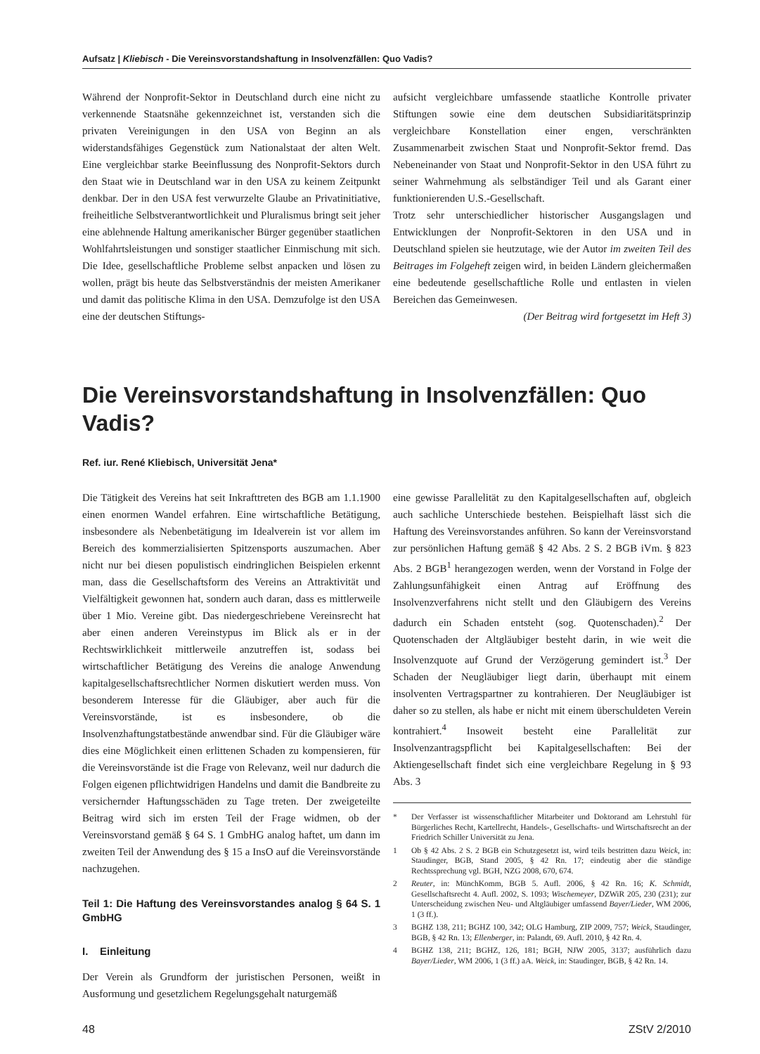Aufsatz | Kliebisch - Die Vereinsvorstandshaftung in Insolvenzfällen: Quo Vadis?
Während der Nonprofit-Sektor in Deutschland durch eine nicht zu verkennende Staatsnähe gekennzeichnet ist, verstanden sich die privaten Vereinigungen in den USA von Beginn an als widerstandsfähiges Gegenstück zum Nationalstaat der alten Welt. Eine vergleichbar starke Beeinflussung des Nonprofit-Sektors durch den Staat wie in Deutschland war in den USA zu keinem Zeitpunkt denkbar. Der in den USA fest verwurzelte Glaube an Privatinitiative, freiheitliche Selbstverantwortlichkeit und Pluralismus bringt seit jeher eine ablehnende Haltung amerikanischer Bürger gegenüber staatlichen Wohlfahrtsleistungen und sonstiger staatlicher Einmischung mit sich. Die Idee, gesellschaftliche Probleme selbst anpacken und lösen zu wollen, prägt bis heute das Selbstverständnis der meisten Amerikaner und damit das politische Klima in den USA. Demzufolge ist den USA eine der deutschen Stiftungs-
aufsicht vergleichbare umfassende staatliche Kontrolle privater Stiftungen sowie eine dem deutschen Subsidiaritätsprinzip vergleichbare Konstellation einer engen, verschränkten Zusammenarbeit zwischen Staat und Nonprofit-Sektor fremd. Das Nebeneinander von Staat und Nonprofit-Sektor in den USA führt zu seiner Wahrnehmung als selbständiger Teil und als Garant einer funktionierenden U.S.-Gesellschaft.
Trotz sehr unterschiedlicher historischer Ausgangslagen und Entwicklungen der Nonprofit-Sektoren in den USA und in Deutschland spielen sie heutzutage, wie der Autor im zweiten Teil des Beitrages im Folgeheft zeigen wird, in beiden Ländern gleichermaßen eine bedeutende gesellschaftliche Rolle und entlasten in vielen Bereichen das Gemeinwesen.
(Der Beitrag wird fortgesetzt im Heft 3)
Die Vereinsvorstandshaftung in Insolvenzfällen: Quo Vadis?
Ref. iur. René Kliebisch, Universität Jena*
Die Tätigkeit des Vereins hat seit Inkrafttreten des BGB am 1.1.1900 einen enormen Wandel erfahren. Eine wirtschaftliche Betätigung, insbesondere als Nebenbetätigung im Idealverein ist vor allem im Bereich des kommerzialisierten Spitzensports auszumachen. Aber nicht nur bei diesen populistisch eindringlichen Beispielen erkennt man, dass die Gesellschaftsform des Vereins an Attraktivität und Vielfältigkeit gewonnen hat, sondern auch daran, dass es mittlerweile über 1 Mio. Vereine gibt. Das niedergeschriebene Vereinsrecht hat aber einen anderen Vereinstypus im Blick als er in der Rechtswirklichkeit mittlerweile anzutreffen ist, sodass bei wirtschaftlicher Betätigung des Vereins die analoge Anwendung kapitalgesellschaftsrechtlicher Normen diskutiert werden muss. Von besonderem Interesse für die Gläubiger, aber auch für die Vereinsvorstände, ist es insbesondere, ob die Insolvenzhaftungstatbestände anwendbar sind. Für die Gläubiger wäre dies eine Möglichkeit einen erlittenen Schaden zu kompensieren, für die Vereinsvorstände ist die Frage von Relevanz, weil nur dadurch die Folgen eigenen pflichtwidrigen Handelns und damit die Bandbreite zu versichernder Haftungsschäden zu Tage treten. Der zweigeteilte Beitrag wird sich im ersten Teil der Frage widmen, ob der Vereinsvorstand gemäß § 64 S. 1 GmbHG analog haftet, um dann im zweiten Teil der Anwendung des § 15 a InsO auf die Vereinsvorstände nachzugehen.
Teil 1: Die Haftung des Vereinsvorstandes analog § 64 S. 1 GmbHG
I. Einleitung
Der Verein als Grundform der juristischen Personen, weißt in Ausformung und gesetzlichem Regelungsgehalt naturgemäß
eine gewisse Parallelität zu den Kapitalgesellschaften auf, obgleich auch sachliche Unterschiede bestehen. Beispielhaft lässt sich die Haftung des Vereinsvorstandes anführen. So kann der Vereinsvorstand zur persönlichen Haftung gemäß § 42 Abs. 2 S. 2 BGB iVm. § 823 Abs. 2 BGB<sup>1</sup> herangezogen werden, wenn der Vorstand in Folge der Zahlungsunfähigkeit einen Antrag auf Eröffnung des Insolvenzverfahrens nicht stellt und den Gläubigern des Vereins dadurch ein Schaden entsteht (sog. Quotenschaden).<sup>2</sup> Der Quotenschaden der Altgläubiger besteht darin, in wie weit die Insolvenzquote auf Grund der Verzögerung gemindert ist.<sup>3</sup> Der Schaden der Neugläubiger liegt darin, überhaupt mit einem insolventen Vertragspartner zu kontrahieren. Der Neugläubiger ist daher so zu stellen, als habe er nicht mit einem überschuldeten Verein kontrahiert.<sup>4</sup> Insoweit besteht eine Parallelität zur Insolvenzantragspflicht bei Kapitalgesellschaften: Bei der Aktiengesellschaft findet sich eine vergleichbare Regelung in § 93 Abs. 3
* Der Verfasser ist wissenschaftlicher Mitarbeiter und Doktorand am Lehrstuhl für Bürgerliches Recht, Kartellrecht, Handels-, Gesellschafts- und Wirtschaftsrecht an der Friedrich Schiller Universität zu Jena.
1 Ob § 42 Abs. 2 S. 2 BGB ein Schutzgesetzt ist, wird teils bestritten dazu Weick, in: Staudinger, BGB, Stand 2005, § 42 Rn. 17; eindeutig aber die ständige Rechtssprechung vgl. BGH, NZG 2008, 670, 674.
2 Reuter, in: MünchKomm, BGB 5. Aufl. 2006, § 42 Rn. 16; K. Schmidt, Gesellschaftsrecht 4. Aufl. 2002, S. 1093; Wischemeyer, DZWiR 205, 230 (231); zur Unterscheidung zwischen Neu- und Altgläubiger umfassend Bayer/Lieder, WM 2006, 1 (3 ff.).
3 BGHZ 138, 211; BGHZ 100, 342; OLG Hamburg, ZIP 2009, 757; Weick, Staudinger, BGB, § 42 Rn. 13; Ellenberger, in: Palandt, 69. Aufl. 2010, § 42 Rn. 4.
4 BGHZ 138, 211; BGHZ, 126, 181; BGH, NJW 2005, 3137; ausführlich dazu Bayer/Lieder, WM 2006, 1 (3 ff.) aA. Weick, in: Staudinger, BGB, § 42 Rn. 14.
48 ZStV 2/2010